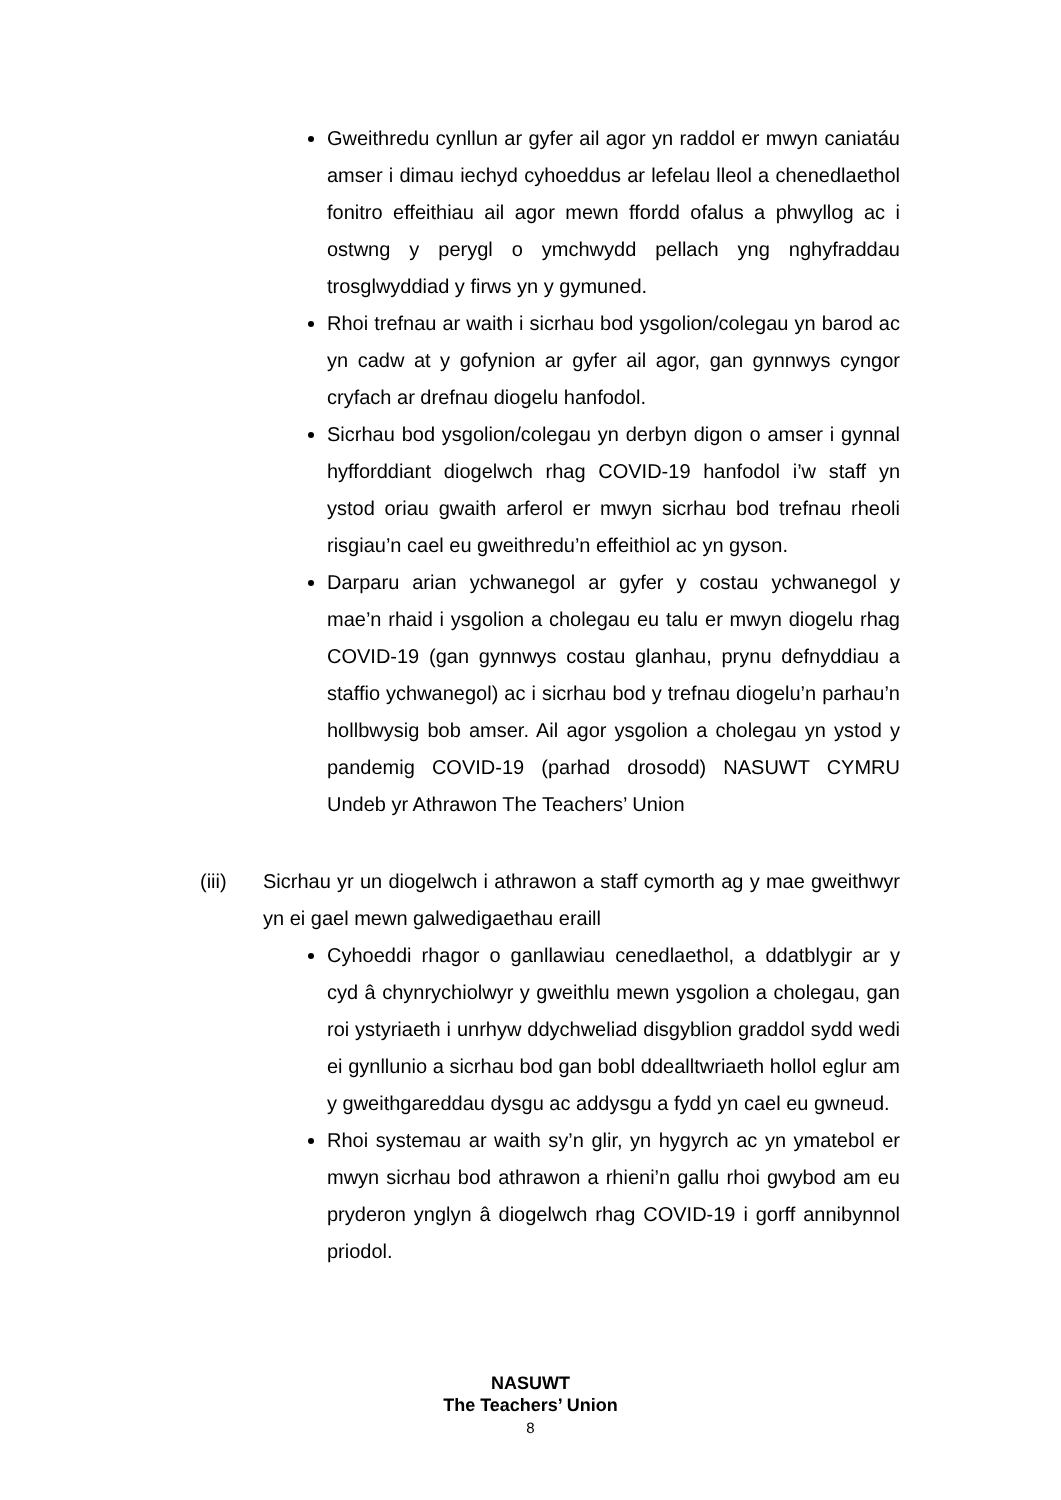Gweithredu cynllun ar gyfer ail agor yn raddol er mwyn caniatáu amser i dimau iechyd cyhoeddus ar lefelau lleol a chenedlaethol fonitro effeithiau ail agor mewn ffordd ofalus a phwyllog ac i ostwng y perygl o ymchwydd pellach yng nghyfraddau trosglwyddiad y firws yn y gymuned.
Rhoi trefnau ar waith i sicrhau bod ysgolion/colegau yn barod ac yn cadw at y gofynion ar gyfer ail agor, gan gynnwys cyngor cryfach ar drefnau diogelu hanfodol.
Sicrhau bod ysgolion/colegau yn derbyn digon o amser i gynnal hyfforddiant diogelwch rhag COVID-19 hanfodol i’w staff yn ystod oriau gwaith arferol er mwyn sicrhau bod trefnau rheoli risgiau’n cael eu gweithredu’n effeithiol ac yn gyson.
Darparu arian ychwanegol ar gyfer y costau ychwanegol y mae’n rhaid i ysgolion a cholegau eu talu er mwyn diogelu rhag COVID-19 (gan gynnwys costau glanhau, prynu defnyddiau a staffio ychwanegol) ac i sicrhau bod y trefnau diogelu’n parhau’n hollbwysig bob amser. Ail agor ysgolion a cholegau yn ystod y pandemig COVID-19 (parhad drosodd) NASUWT CYMRU Undeb yr Athrawon The Teachers’ Union
(iii) Sicrhau yr un diogelwch i athrawon a staff cymorth ag y mae gweithwyr yn ei gael mewn galwedigaethau eraill
Cyhoeddi rhagor o ganllawiau cenedlaethol, a ddatblygir ar y cyd â chynrychiolwyr y gweithlu mewn ysgolion a cholegau, gan roi ystyriaeth i unrhyw ddychweliad disgyblion graddol sydd wedi ei gynllunio a sicrhau bod gan bobl ddealltwriaeth hollol eglur am y gweithgareddau dysgu ac addysgu a fydd yn cael eu gwneud.
Rhoi systemau ar waith sy’n glir, yn hygyrch ac yn ymatebol er mwyn sicrhau bod athrawon a rhieni’n gallu rhoi gwybod am eu pryderon ynglyn â diogelwch rhag COVID-19 i gorff annibynnol priodol.
NASUWT
The Teachers’ Union
8